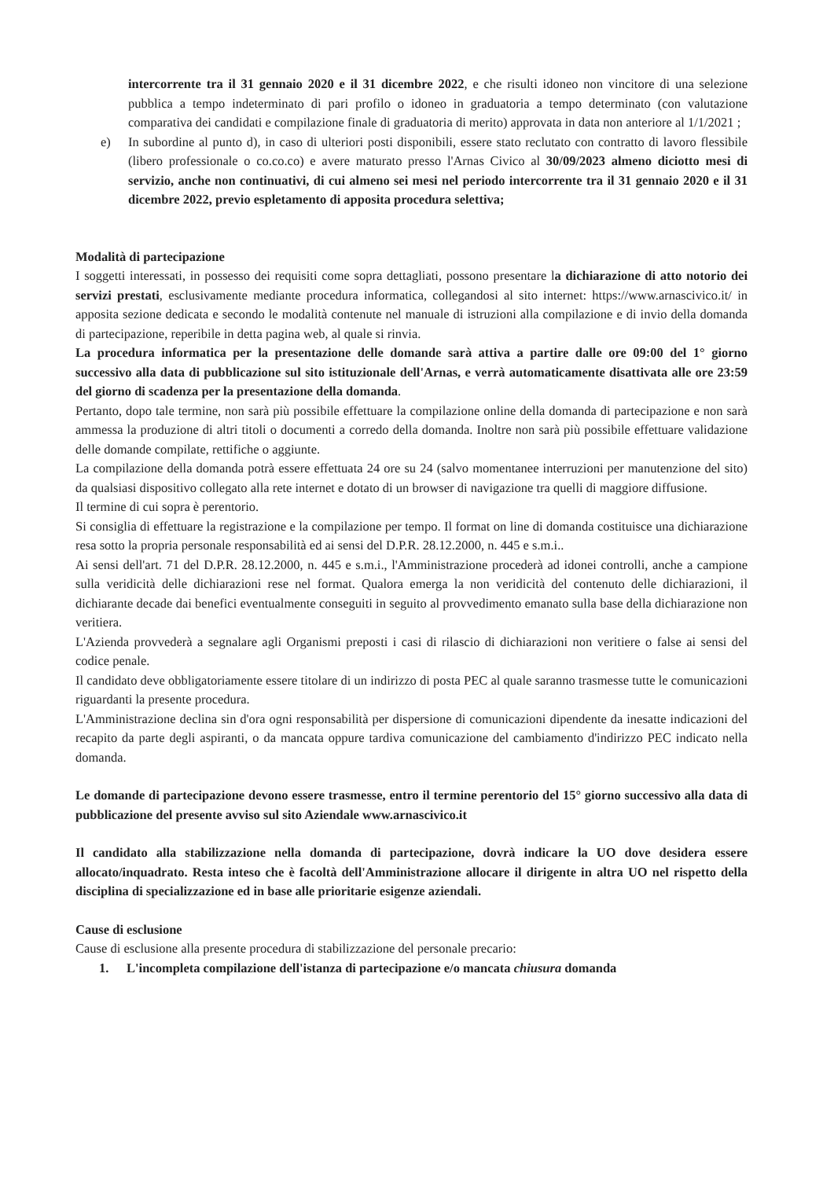intercorrente tra il 31 gennaio 2020 e il 31 dicembre 2022, e che risulti idoneo non vincitore di una selezione pubblica a tempo indeterminato di pari profilo o idoneo in graduatoria a tempo determinato (con valutazione comparativa dei candidati e compilazione finale di graduatoria di merito) approvata in data non anteriore al 1/1/2021 ;
e) In subordine al punto d), in caso di ulteriori posti disponibili, essere stato reclutato con contratto di lavoro flessibile (libero professionale o co.co.co) e avere maturato presso l'Arnas Civico al 30/09/2023 almeno diciotto mesi di servizio, anche non continuativi, di cui almeno sei mesi nel periodo intercorrente tra il 31 gennaio 2020 e il 31 dicembre 2022, previo espletamento di apposita procedura selettiva;
Modalità di partecipazione
I soggetti interessati, in possesso dei requisiti come sopra dettagliati, possono presentare la dichiarazione di atto notorio dei servizi prestati, esclusivamente mediante procedura informatica, collegandosi al sito internet: https://www.arnascivico.it/ in apposita sezione dedicata e secondo le modalità contenute nel manuale di istruzioni alla compilazione e di invio della domanda di partecipazione, reperibile in detta pagina web, al quale si rinvia.
La procedura informatica per la presentazione delle domande sarà attiva a partire dalle ore 09:00 del 1° giorno successivo alla data di pubblicazione sul sito istituzionale dell'Arnas, e verrà automaticamente disattivata alle ore 23:59 del giorno di scadenza per la presentazione della domanda.
Pertanto, dopo tale termine, non sarà più possibile effettuare la compilazione online della domanda di partecipazione e non sarà ammessa la produzione di altri titoli o documenti a corredo della domanda. Inoltre non sarà più possibile effettuare validazione delle domande compilate, rettifiche o aggiunte.
La compilazione della domanda potrà essere effettuata 24 ore su 24 (salvo momentanee interruzioni per manutenzione del sito) da qualsiasi dispositivo collegato alla rete internet e dotato di un browser di navigazione tra quelli di maggiore diffusione.
Il termine di cui sopra è perentorio.
Si consiglia di effettuare la registrazione e la compilazione per tempo. Il format on line di domanda costituisce una dichiarazione resa sotto la propria personale responsabilità ed ai sensi del D.P.R. 28.12.2000, n. 445 e s.m.i..
Ai sensi dell'art. 71 del D.P.R. 28.12.2000, n. 445 e s.m.i., l'Amministrazione procederà ad idonei controlli, anche a campione sulla veridicità delle dichiarazioni rese nel format. Qualora emerga la non veridicità del contenuto delle dichiarazioni, il dichiarante decade dai benefici eventualmente conseguiti in seguito al provvedimento emanato sulla base della dichiarazione non veritiera.
L'Azienda provvederà a segnalare agli Organismi preposti i casi di rilascio di dichiarazioni non veritiere o false ai sensi del codice penale.
Il candidato deve obbligatoriamente essere titolare di un indirizzo di posta PEC al quale saranno trasmesse tutte le comunicazioni riguardanti la presente procedura.
L'Amministrazione declina sin d'ora ogni responsabilità per dispersione di comunicazioni dipendente da inesatte indicazioni del recapito da parte degli aspiranti, o da mancata oppure tardiva comunicazione del cambiamento d'indirizzo PEC indicato nella domanda.
Le domande di partecipazione devono essere trasmesse, entro il termine perentorio del 15° giorno successivo alla data di pubblicazione del presente avviso sul sito Aziendale www.arnascivico.it
Il candidato alla stabilizzazione nella domanda di partecipazione, dovrà indicare la UO dove desidera essere allocato/inquadrato. Resta inteso che è facoltà dell'Amministrazione allocare il dirigente in altra UO nel rispetto della disciplina di specializzazione ed in base alle prioritarie esigenze aziendali.
Cause di esclusione
Cause di esclusione alla presente procedura di stabilizzazione del personale precario:
1. L'incompleta compilazione dell'istanza di partecipazione e/o mancata chiusura domanda